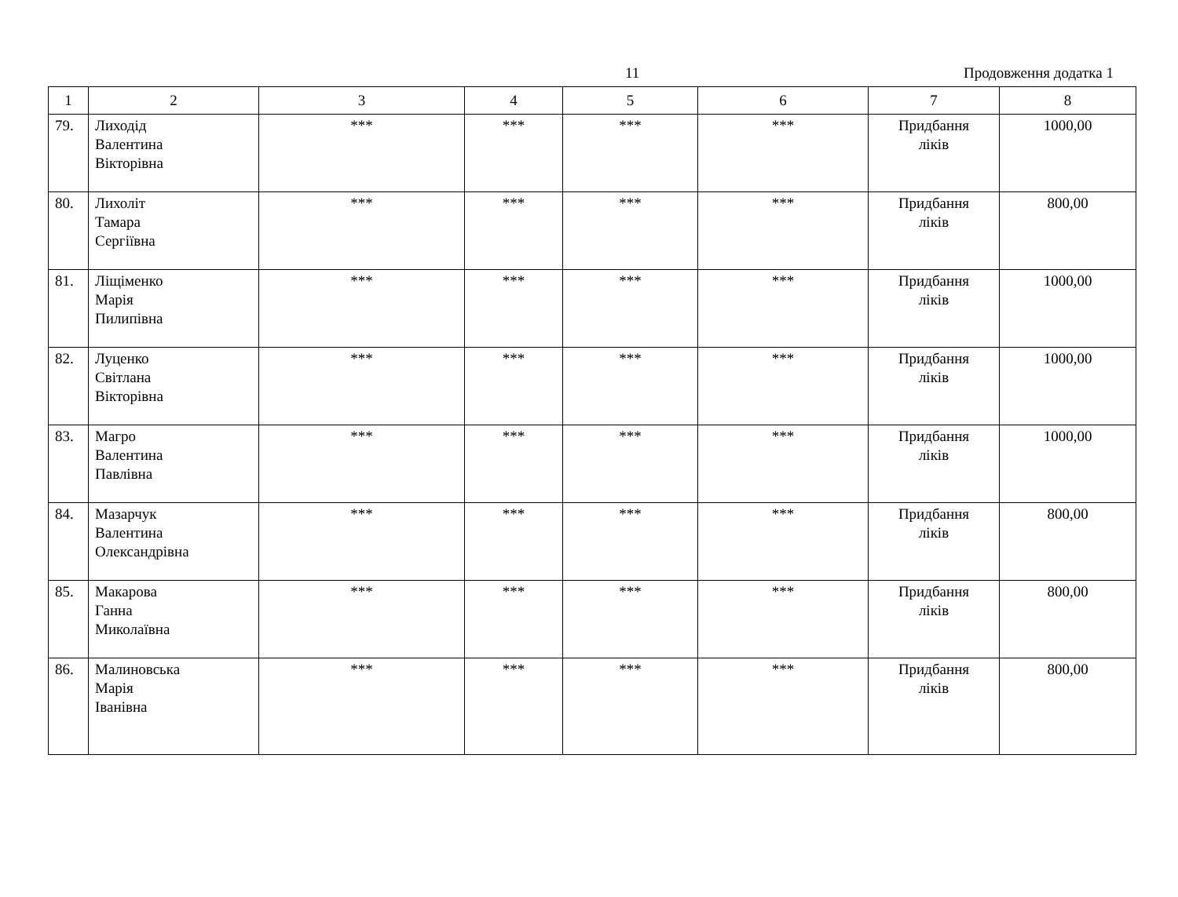11 Продовження додатка 1
| 1 | 2 | 3 | 4 | 5 | 6 | 7 | 8 |
| --- | --- | --- | --- | --- | --- | --- | --- |
| 79. | Лиходід Валентина Вікторівна | *** | *** | *** | *** | Придбання ліків | 1000,00 |
| 80. | Лихоліт Тамара Сергіївна | *** | *** | *** | *** | Придбання ліків | 800,00 |
| 81. | Ліщіменко Марія Пилипівна | *** | *** | *** | *** | Придбання ліків | 1000,00 |
| 82. | Луценко Світлана Вікторівна | *** | *** | *** | *** | Придбання ліків | 1000,00 |
| 83. | Магро Валентина Павлівна | *** | *** | *** | *** | Придбання ліків | 1000,00 |
| 84. | Мазарчук Валентина Олександрівна | *** | *** | *** | *** | Придбання ліків | 800,00 |
| 85. | Макарова Ганна Миколаївна | *** | *** | *** | *** | Придбання ліків | 800,00 |
| 86. | Малиновська Марія Іванівна | *** | *** | *** | *** | Придбання ліків | 800,00 |